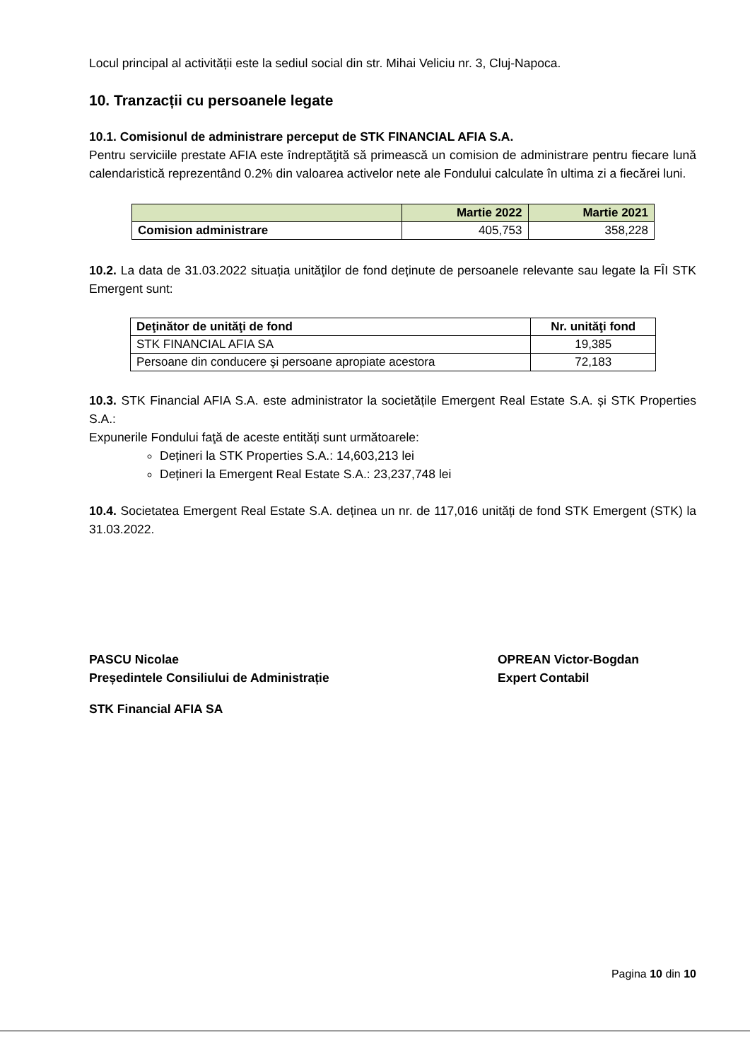Locul principal al activității este la sediul social din str. Mihai Veliciu nr. 3, Cluj-Napoca.
10. Tranzacții cu persoanele legate
10.1. Comisionul de administrare perceput de STK FINANCIAL AFIA S.A.
Pentru serviciile prestate AFIA este îndreptăţită să primească un comision de administrare pentru fiecare lună calendaristică reprezentând 0.2% din valoarea activelor nete ale Fondului calculate în ultima zi a fiecărei luni.
| | Martie 2022 | Martie 2021 |
| --- | --- | --- |
| Comision administrare | 405,753 | 358,228 |
10.2. La data de 31.03.2022 situația unităţilor de fond deținute de persoanele relevante sau legate la FÎI STK Emergent sunt:
| Deţinător de unităţi de fond | Nr. unităţi fond |
| --- | --- |
| STK FINANCIAL AFIA SA | 19,385 |
| Persoane din conducere şi persoane apropiate acestora | 72,183 |
10.3. STK Financial AFIA S.A. este administrator la societățile Emergent Real Estate S.A. și STK Properties S.A.:
Expunerile Fondului faţă de aceste entități sunt următoarele:
Dețineri la STK Properties S.A.: 14,603,213 lei
Dețineri la Emergent Real Estate S.A.: 23,237,748 lei
10.4. Societatea Emergent Real Estate S.A. deținea un nr. de 117,016 unități de fond STK Emergent (STK) la 31.03.2022.
PASCU Nicolae
Președintele Consiliului de Administrație
OPREAN Victor-Bogdan
Expert Contabil
STK Financial AFIA SA
Pagina 10 din 10